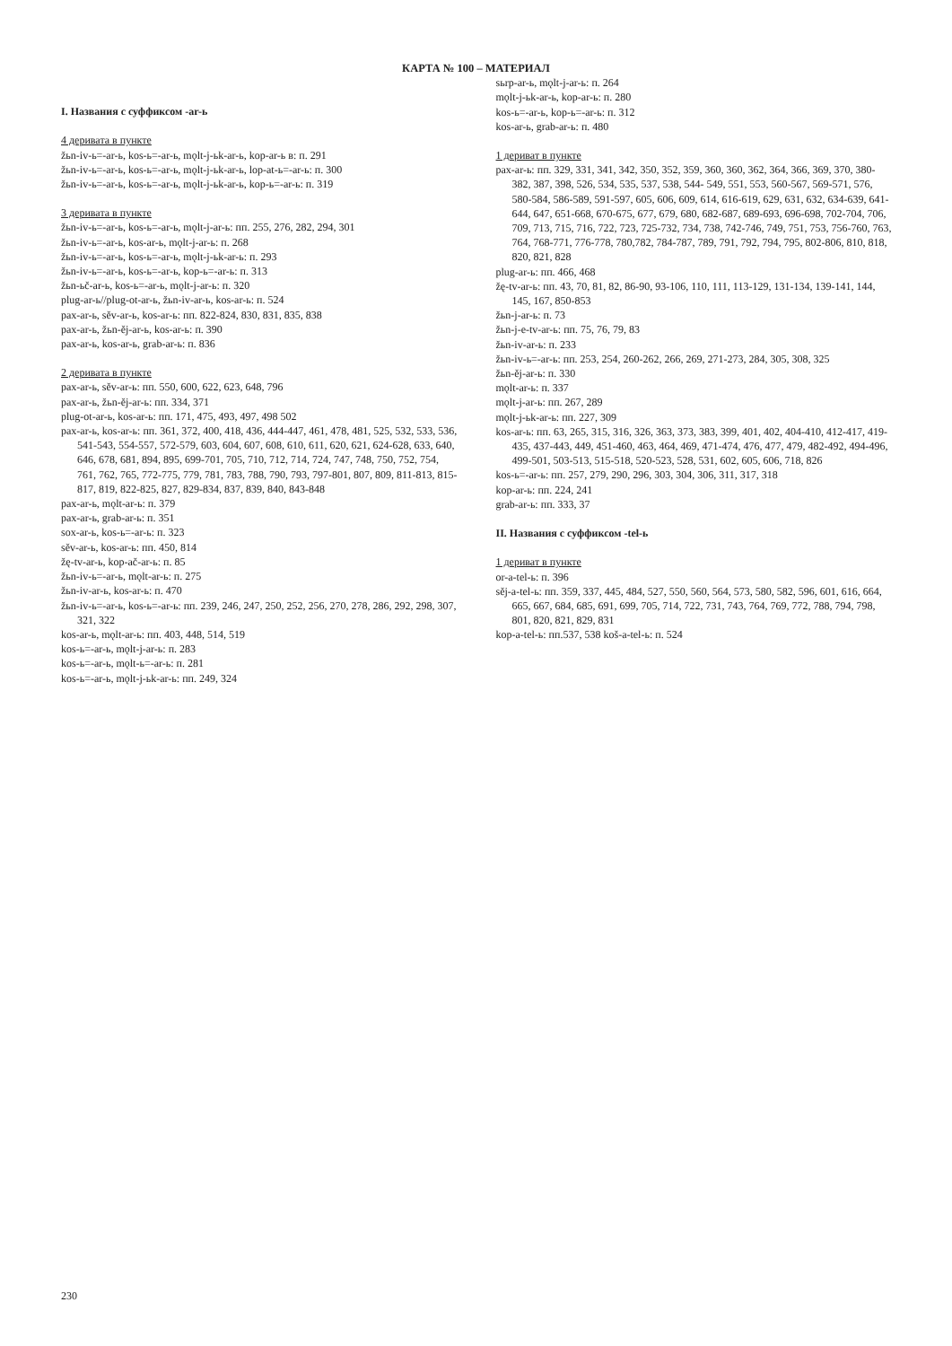КАРТА № 100 – МАТЕРИАЛ
I. Названия с суффиксом -ar-ь
4 деривата в пункте
žьn-iv-ь=-ar-ь, kos-ь=-ar-ь, mǫlt-j-ьk-ar-ь, kop-ar-ь в: п. 291
žьn-iv-ь=-ar-ь, kos-ь=-ar-ь, mǫlt-j-ьk-ar-ь, lop-at-ь=-ar-ь: п. 300
žьn-iv-ь=-ar-ь, kos-ь=-ar-ь, mǫlt-j-ьk-ar-ь, kop-ь=-ar-ь: п. 319
3 деривата в пункте
žьn-iv-ь=-ar-ь, kos-ь=-ar-ь, mǫlt-j-ar-ь: пп. 255, 276, 282, 294, 301
žьn-iv-ь=-ar-ь, kos-ar-ь, mǫlt-j-ar-ь: п. 268
žьn-iv-ь=-ar-ь, kos-ь=-ar-ь, mǫlt-j-ьk-ar-ь: п. 293
žьn-iv-ь=-ar-ь, kos-ь=-ar-ь, kop-ь=-ar-ь: п. 313
žьn-ьč-ar-ь, kos-ь=-ar-ь, mǫlt-j-ar-ь: п. 320
plug-ar-ь//plug-ot-ar-ь, žьn-iv-ar-ь, kos-ar-ь: п. 524
pax-ar-ь, sěv-ar-ь, kos-ar-ь: пп. 822-824, 830, 831, 835, 838
pax-ar-ь, žьn-ěj-ar-ь, kos-ar-ь: п. 390
pax-ar-ь, kos-ar-ь, grab-ar-ь: п. 836
2 деривата в пункте
pax-ar-ь, sěv-ar-ь: пп. 550, 600, 622, 623, 648, 796
pax-ar-ь, žьn-ěj-ar-ь: пп. 334, 371
plug-ot-ar-ь, kos-ar-ь: пп. 171, 475, 493, 497, 498 502
pax-ar-ь, kos-ar-ь: пп. 361, 372, 400, 418, 436, 444-447, 461, 478, 481, 525, 532, 533, 536, 541-543, 554-557, 572-579, 603, 604, 607, 608, 610, 611, 620, 621, 624-628, 633, 640, 646, 678, 681, 894, 895, 699-701, 705, 710, 712, 714, 724, 747, 748, 750, 752, 754, 761, 762, 765, 772-775, 779, 781, 783, 788, 790, 793, 797-801, 807, 809, 811-813, 815-817, 819, 822-825, 827, 829-834, 837, 839, 840, 843-848
pax-ar-ь, mǫlt-ar-ь: п. 379
pax-ar-ь, grab-ar-ь: п. 351
sox-ar-ь, kos-ь=-ar-ь: п. 323
sěv-ar-ь, kos-ar-ь: пп. 450, 814
žę-tv-ar-ь, kop-ač-ar-ь: п. 85
žьn-iv-ь=-ar-ь, mǫlt-ar-ь: п. 275
žьn-iv-ar-ь, kos-ar-ь: п. 470
žьn-iv-ь=-ar-ь, kos-ь=-ar-ь: пп. 239, 246, 247, 250, 252, 256, 270, 278, 286, 292, 298, 307, 321, 322
kos-ar-ь, mǫlt-ar-ь: пп. 403, 448, 514, 519
kos-ь=-ar-ь, mǫlt-j-ar-ь: п. 283
kos-ь=-ar-ь, mǫlt-ь=-ar-ь: п. 281
kos-ь=-ar-ь, mǫlt-j-ьk-ar-ь: пп. 249, 324
sьrp-ar-ь, mǫlt-j-ar-ь: п. 264
mǫlt-j-ьk-ar-ь, kop-ar-ь: п. 280
kos-ь=-ar-ь, kop-ь=-ar-ь: п. 312
kos-ar-ь, grab-ar-ь: п. 480
1 дериват в пункте
pax-ar-ь: пп. 329, 331, 341, 342, 350, 352, 359, 360, 360, 362, 364, 366, 369, 370, 380-382, 387, 398, 526, 534, 535, 537, 538, 544- 549, 551, 553, 560-567, 569-571, 576, 580-584, 586-589, 591-597, 605, 606, 609, 614, 616-619, 629, 631, 632, 634-639, 641-644, 647, 651-668, 670-675, 677, 679, 680, 682-687, 689-693, 696-698, 702-704, 706, 709, 713, 715, 716, 722, 723, 725-732, 734, 738, 742-746, 749, 751, 753, 756-760, 763, 764, 768-771, 776-778, 780,782, 784-787, 789, 791, 792, 794, 795, 802-806, 810, 818, 820, 821, 828
plug-ar-ь: пп. 466, 468
žę-tv-ar-ь: пп. 43, 70, 81, 82, 86-90, 93-106, 110, 111, 113-129, 131-134, 139-141, 144, 145, 167, 850-853
žьn-j-ar-ь: п. 73
žьn-j-e-tv-ar-ь: пп. 75, 76, 79, 83
žьn-iv-ar-ь: п. 233
žьn-iv-ь=-ar-ь: пп. 253, 254, 260-262, 266, 269, 271-273, 284, 305, 308, 325
žьn-ěj-ar-ь: п. 330
mǫlt-ar-ь: п. 337
mǫlt-j-ar-ь: пп. 267, 289
mǫlt-j-ьk-ar-ь: пп. 227, 309
kos-ar-ь: пп. 63, 265, 315, 316, 326, 363, 373, 383, 399, 401, 402, 404-410, 412-417, 419-435, 437-443, 449, 451-460, 463, 464, 469, 471-474, 476, 477, 479, 482-492, 494-496, 499-501, 503-513, 515-518, 520-523, 528, 531, 602, 605, 606, 718, 826
kos-ь=-ar-ь: пп. 257, 279, 290, 296, 303, 304, 306, 311, 317, 318
kop-ar-ь: пп. 224, 241
grab-ar-ь: пп. 333, 37
II. Названия с суффиксом -tel-ь
1 дериват в пункте
or-a-tel-ь: п. 396
sěj-a-tel-ь: пп. 359, 337, 445, 484, 527, 550, 560, 564, 573, 580, 582, 596, 601, 616, 664, 665, 667, 684, 685, 691, 699, 705, 714, 722, 731, 743, 764, 769, 772, 788, 794, 798, 801, 820, 821, 829, 831
kop-a-tel-ь: пп.537, 538 koš-a-tel-ь: п. 524
230